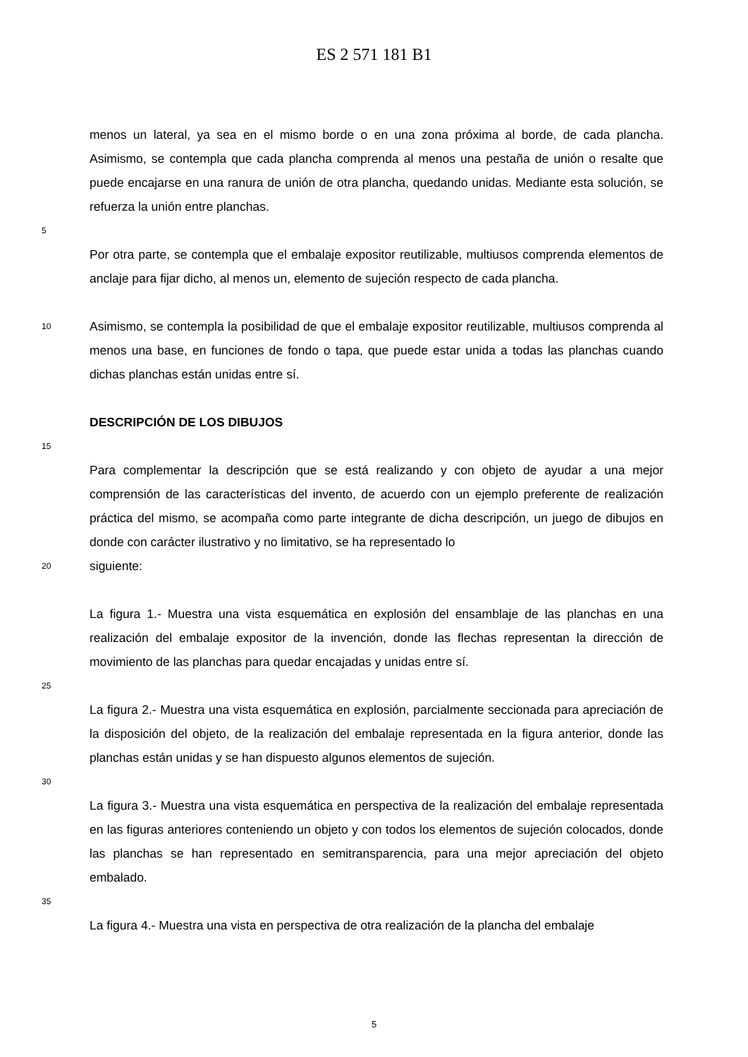ES 2 571 181 B1
menos un lateral, ya sea en el mismo borde o en una zona próxima al borde, de cada plancha. Asimismo, se contempla que cada plancha comprenda al menos una pestaña de unión o resalte que puede encajarse en una ranura de unión de otra plancha, quedando unidas. Mediante esta solución, se refuerza la unión entre planchas.
5
Por otra parte, se contempla que el embalaje expositor reutilizable, multiusos comprenda elementos de anclaje para fijar dicho, al menos un, elemento de sujeción respecto de cada plancha.
10
Asimismo, se contempla la posibilidad de que el embalaje expositor reutilizable, multiusos comprenda al menos una base, en funciones de fondo o tapa, que puede estar unida a todas las planchas cuando dichas planchas están unidas entre sí.
DESCRIPCIÓN DE LOS DIBUJOS
15
Para complementar la descripción que se está realizando y con objeto de ayudar a una mejor comprensión de las características del invento, de acuerdo con un ejemplo preferente de realización práctica del mismo, se acompaña como parte integrante de dicha descripción, un juego de dibujos en donde con carácter ilustrativo y no limitativo, se ha representado lo
20
siguiente:
La figura 1.- Muestra una vista esquemática en explosión del ensamblaje de las planchas en una realización del embalaje expositor de la invención, donde las flechas representan la dirección de movimiento de las planchas para quedar encajadas y unidas entre sí.
25
La figura 2.- Muestra una vista esquemática en explosión, parcialmente seccionada para apreciación de la disposición del objeto, de la realización del embalaje representada en la figura anterior, donde las planchas están unidas y se han dispuesto algunos elementos de sujeción.
30
La figura 3.- Muestra una vista esquemática en perspectiva de la realización del embalaje representada en las figuras anteriores conteniendo un objeto y con todos los elementos de sujeción colocados, donde las planchas se han representado en semitransparencia, para una mejor apreciación del objeto embalado.
35
La figura 4.- Muestra una vista en perspectiva de otra realización de la plancha del embalaje
5